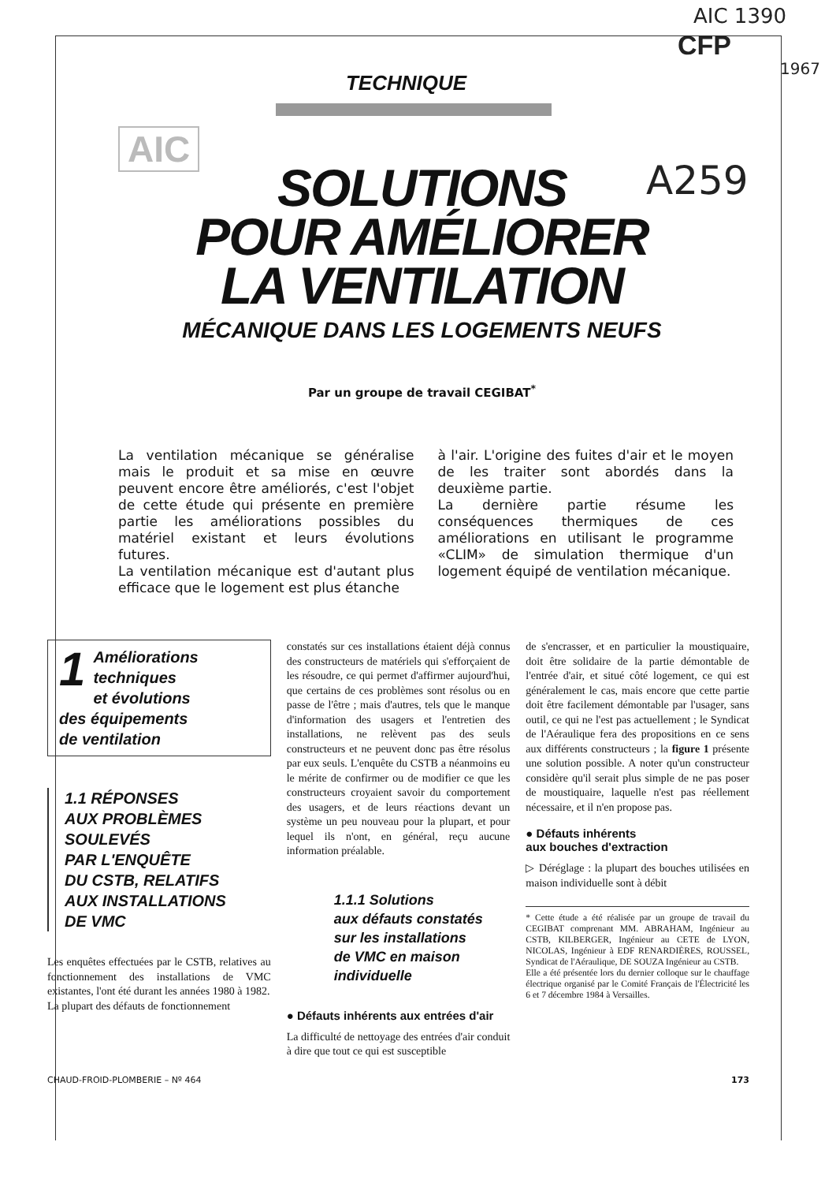AIC 1390
CFP
1967
A259
AIC
TECHNIQUE
SOLUTIONS
POUR AMÉLIORER
LA VENTILATION
MÉCANIQUE DANS LES LOGEMENTS NEUFS
Par un groupe de travail CEGIBAT<sup>*</sup>
La ventilation mécanique se généralise mais le produit et sa mise en œuvre peuvent encore être améliorés, c'est l'objet de cette étude qui présente en première partie les améliorations possibles du matériel existant et leurs évolutions futures.
La ventilation mécanique est d'autant plus efficace que le logement est plus étanche
à l'air. L'origine des fuites d'air et le moyen de les traiter sont abordés dans la deuxième partie.
La dernière partie résume les conséquences thermiques de ces améliorations en utilisant le programme «CLIM» de simulation thermique d'un logement équipé de ventilation mécanique.
1 Améliorations techniques
et évolutions
des équipements
de ventilation
1.1 RÉPONSES
AUX PROBLÈMES
SOULEVÉS
PAR L'ENQUÊTE
DU CSTB, RELATIFS
AUX INSTALLATIONS
DE VMC
Les enquêtes effectuées par le CSTB, relatives au fonctionnement des installations de VMC existantes, l'ont été durant les années 1980 à 1982.
La plupart des défauts de fonctionnement
constatés sur ces installations étaient déjà connus des constructeurs de matériels qui s'efforçaient de les résoudre, ce qui permet d'affirmer aujourd'hui, que certains de ces problèmes sont résolus ou en passe de l'être ; mais d'autres, tels que le manque d'information des usagers et l'entretien des installations, ne relèvent pas des seuls constructeurs et ne peuvent donc pas être résolus par eux seuls. L'enquête du CSTB a néanmoins eu le mérite de confirmer ou de modifier ce que les constructeurs croyaient savoir du comportement des usagers, et de leurs réactions devant un système un peu nouveau pour la plupart, et pour lequel ils n'ont, en général, reçu aucune information préalable.
1.1.1 Solutions
aux défauts constatés
sur les installations
de VMC en maison
individuelle
● Défauts inhérents aux entrées d'air
La difficulté de nettoyage des entrées d'air conduit à dire que tout ce qui est susceptible
de s'encrasser, et en particulier la moustiquaire, doit être solidaire de la partie démontable de l'entrée d'air, et situé côté logement, ce qui est généralement le cas, mais encore que cette partie doit être facilement démontable par l'usager, sans outil, ce qui ne l'est pas actuellement ; le Syndicat de l'Aéraulique fera des propositions en ce sens aux différents constructeurs ; la figure 1 présente une solution possible. A noter qu'un constructeur considère qu'il serait plus simple de ne pas poser de moustiquaire, laquelle n'est pas réellement nécessaire, et il n'en propose pas.
● Défauts inhérents
aux bouches d'extraction
▷ Déréglage : la plupart des bouches utilisées en maison individuelle sont à débit
* Cette étude a été réalisée par un groupe de travail du CEGIBAT comprenant MM. ABRAHAM, Ingénieur au CSTB, KILBERGER, Ingénieur au CETE de LYON, NICOLAS, Ingénieur à EDF RENARDIÈRES, ROUSSEL, Syndicat de l'Aéraulique, DE SOUZA Ingénieur au CSTB.
Elle a été présentée lors du dernier colloque sur le chauffage électrique organisé par le Comité Français de l'Électricité les 6 et 7 décembre 1984 à Versailles.
CHAUD-FROID-PLOMBERIE – Nº 464 173